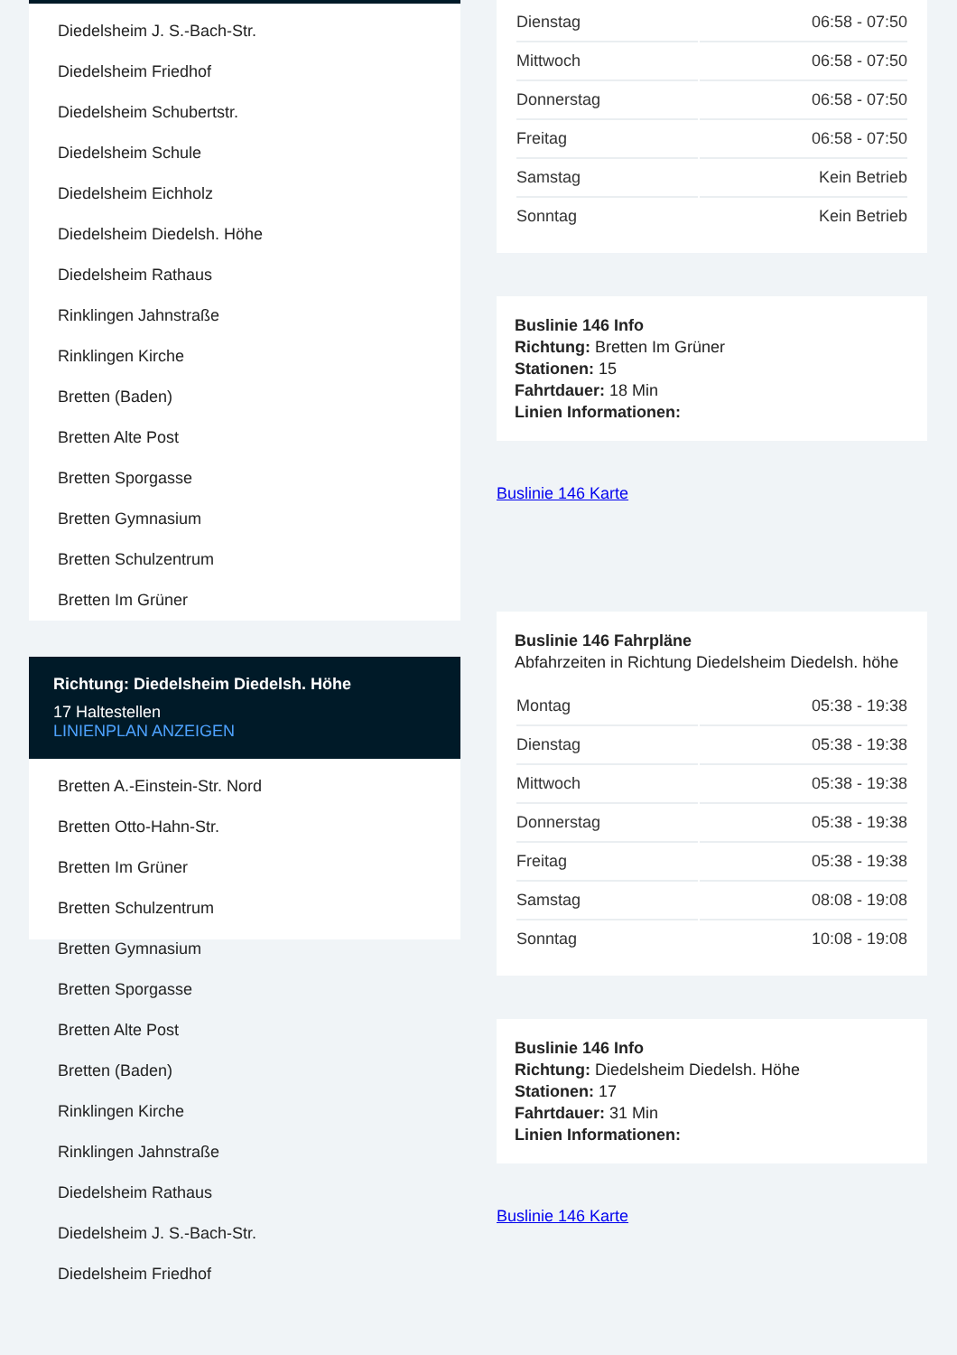Diedelsheim J. S.-Bach-Str.
Diedelsheim Friedhof
Diedelsheim Schubertstr.
Diedelsheim Schule
Diedelsheim Eichholz
Diedelsheim Diedelsh. Höhe
Diedelsheim Rathaus
Rinklingen Jahnstraße
Rinklingen Kirche
Bretten (Baden)
Bretten Alte Post
Bretten Sporgasse
Bretten Gymnasium
Bretten Schulzentrum
Bretten Im Grüner
Richtung: Diedelsheim Diedelsh. Höhe
17 Haltestellen
LINIENPLAN ANZEIGEN
Bretten A.-Einstein-Str. Nord
Bretten Otto-Hahn-Str.
Bretten Im Grüner
Bretten Schulzentrum
Bretten Gymnasium
Bretten Sporgasse
Bretten Alte Post
Bretten (Baden)
Rinklingen Kirche
Rinklingen Jahnstraße
Diedelsheim Rathaus
Diedelsheim J. S.-Bach-Str.
Diedelsheim Friedhof
| Dienstag | 06:58 - 07:50 |
| Mittwoch | 06:58 - 07:50 |
| Donnerstag | 06:58 - 07:50 |
| Freitag | 06:58 - 07:50 |
| Samstag | Kein Betrieb |
| Sonntag | Kein Betrieb |
Buslinie 146 Info
Richtung: Bretten Im Grüner
Stationen: 15
Fahrtdauer: 18 Min
Linien Informationen:
Buslinie 146 Karte
Buslinie 146 Fahrpläne
Abfahrzeiten in Richtung Diedelsheim Diedelsh. höhe
| Montag | 05:38 - 19:38 |
| Dienstag | 05:38 - 19:38 |
| Mittwoch | 05:38 - 19:38 |
| Donnerstag | 05:38 - 19:38 |
| Freitag | 05:38 - 19:38 |
| Samstag | 08:08 - 19:08 |
| Sonntag | 10:08 - 19:08 |
Buslinie 146 Info
Richtung: Diedelsheim Diedelsh. Höhe
Stationen: 17
Fahrtdauer: 31 Min
Linien Informationen:
Buslinie 146 Karte